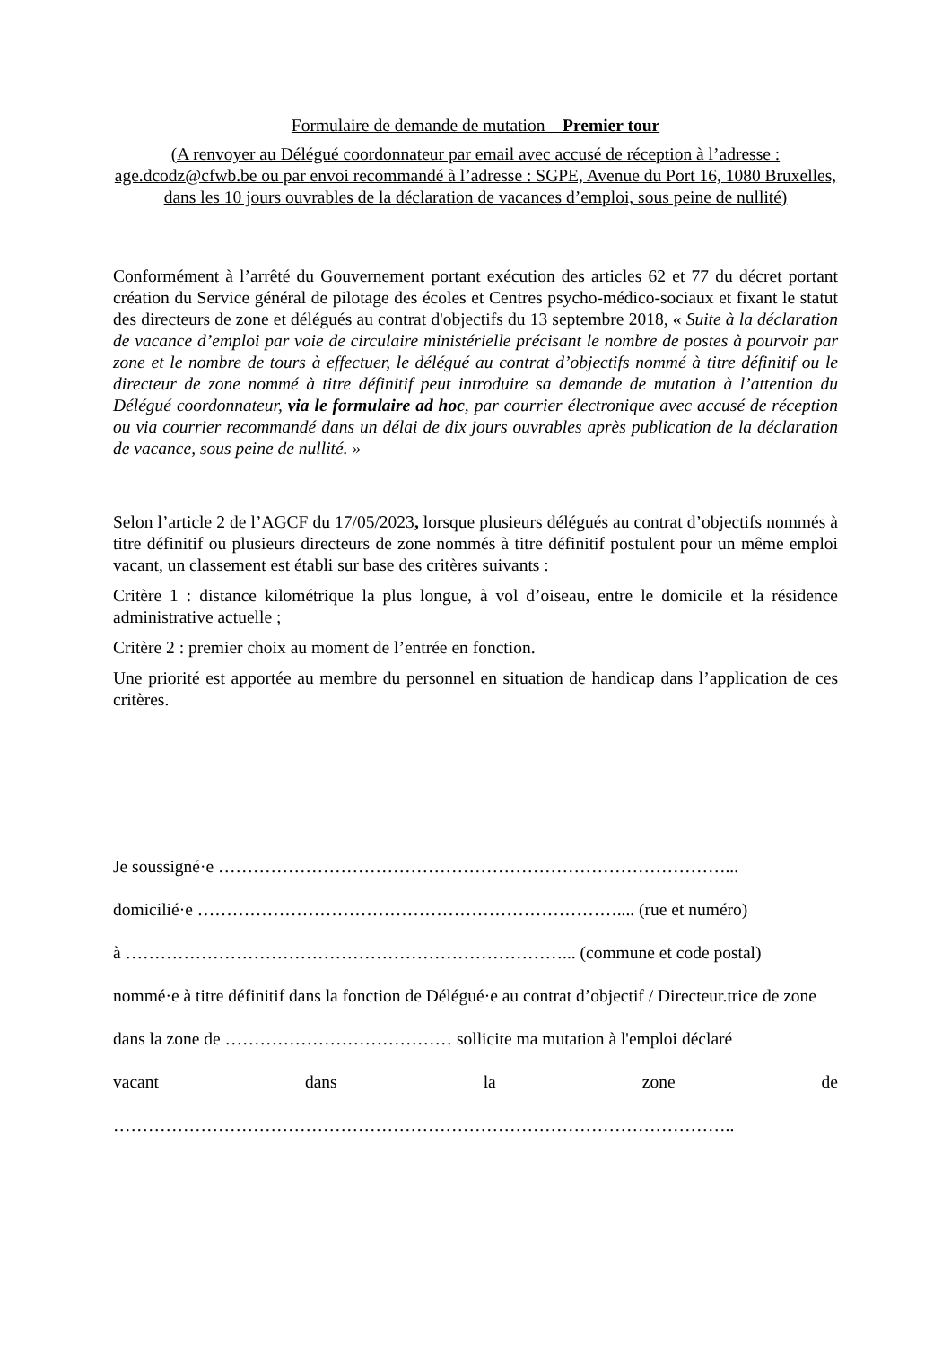Formulaire de demande de mutation – Premier tour
(A renvoyer au Délégué coordonnateur par email avec accusé de réception à l’adresse : age.dcodz@cfwb.be ou par envoi recommandé à l’adresse : SGPE, Avenue du Port 16, 1080 Bruxelles, dans les 10 jours ouvrables de la déclaration de vacances d’emploi, sous peine de nullité)
Conformément à l’arrêté du Gouvernement portant exécution des articles 62 et 77 du décret portant création du Service général de pilotage des écoles et Centres psycho-médico-sociaux et fixant le statut des directeurs de zone et délégués au contrat d'objectifs du 13 septembre 2018, « Suite à la déclaration de vacance d’emploi par voie de circulaire ministérielle précisant le nombre de postes à pourvoir par zone et le nombre de tours à effectuer, le délégué au contrat d’objectifs nommé à titre définitif ou le directeur de zone nommé à titre définitif peut introduire sa demande de mutation à l’attention du Délégué coordonnateur, via le formulaire ad hoc, par courrier électronique avec accusé de réception ou via courrier recommandé dans un délai de dix jours ouvrables après publication de la déclaration de vacance, sous peine de nullité. »
Selon l’article 2 de l’AGCF du 17/05/2023, lorsque plusieurs délégués au contrat d’objectifs nommés à titre définitif ou plusieurs directeurs de zone nommés à titre définitif postulent pour un même emploi vacant, un classement est établi sur base des critères suivants :
Critère 1 : distance kilométrique la plus longue, à vol d’oiseau, entre le domicile et la résidence administrative actuelle ;
Critère 2 : premier choix au moment de l’entrée en fonction.
Une priorité est apportée au membre du personnel en situation de handicap dans l’application de ces critères.
Je soussigné·e ……………………………………………………………………………...
domicilié·e ……………………………………………………………….... (rue et numéro)
à …………………………………………………………………... (commune et code postal)
nommé·e à titre définitif dans la fonction de Délégué·e au contrat d’objectif / Directeur.trice de zone dans la zone de ………………………………… sollicite ma mutation à l'emploi déclaré
vacant dans la zone de
……………………………………………………………………………………………..